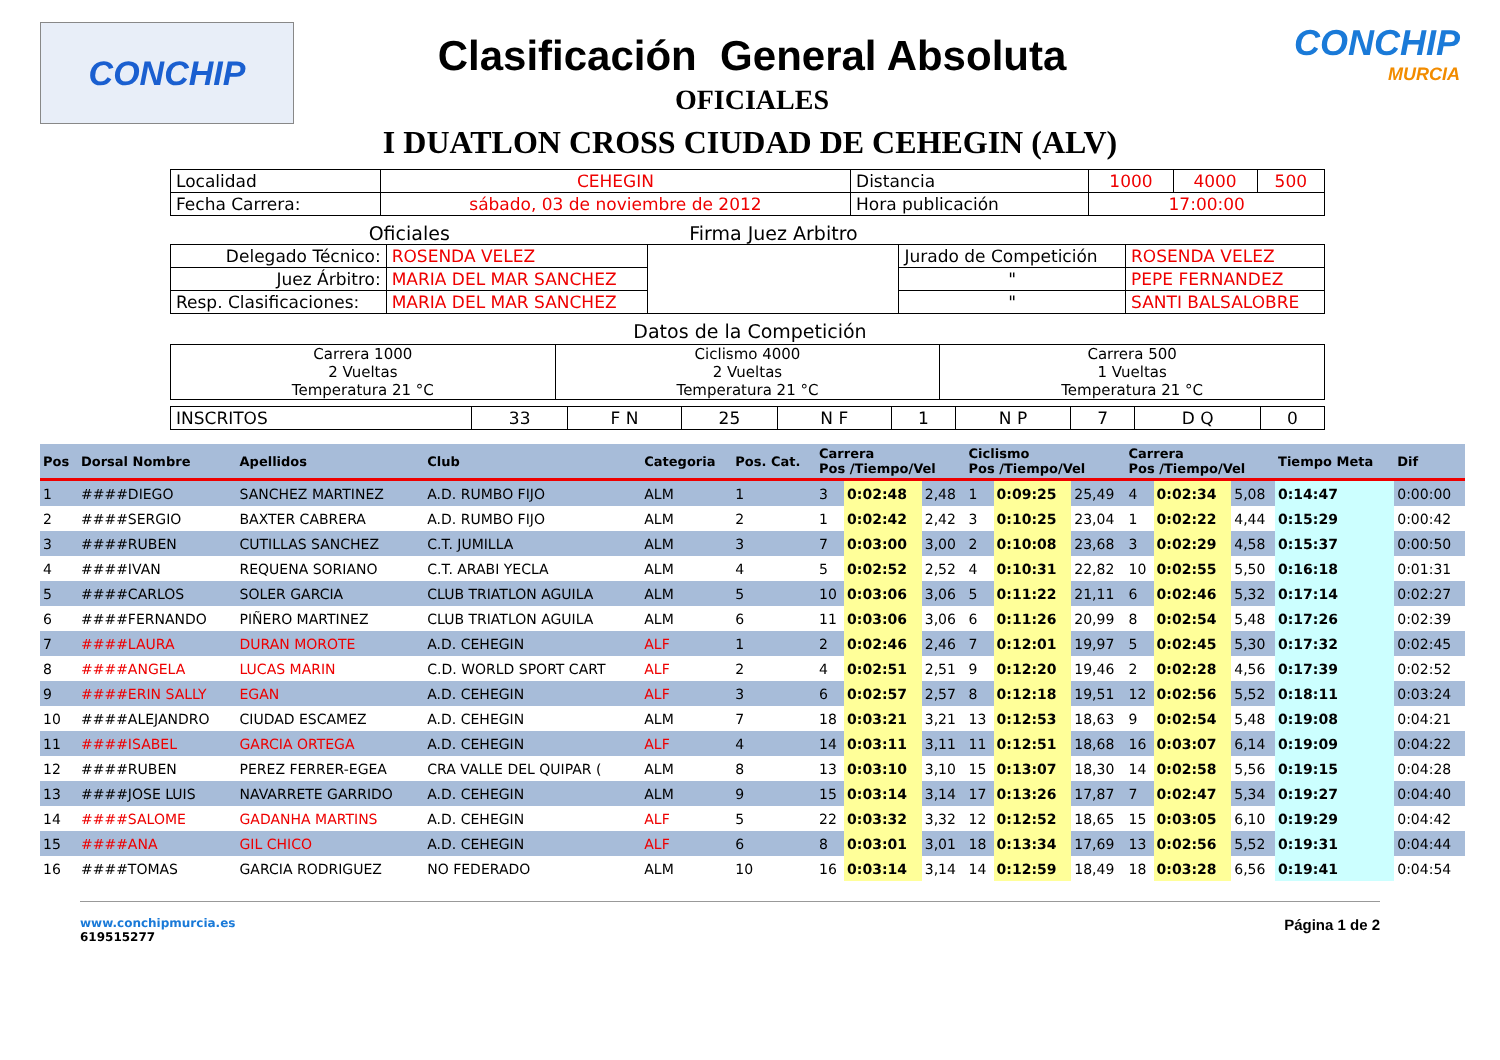CONCHIP
Clasificación General Absoluta
OFICIALES
CONCHIP
MURCIA
I DUATLON CROSS CIUDAD DE CEHEGIN (ALV)
| Localidad | CEHEGIN | Distancia | 1000 | 4000 | 500 |
| Fecha Carrera: | sábado, 03 de noviembre de 2012 | Hora publicación | 17:00:00 | | |
| Oficiales | | Firma Juez Arbitro | | |
| Delegado Técnico: | ROSENDA VELEZ | | Jurado de Competición | ROSENDA VELEZ |
| Juez Árbitro: | MARIA DEL MAR SANCHEZ | | " | PEPE FERNANDEZ |
| Resp. Clasificaciones: | MARIA DEL MAR SANCHEZ | | " | SANTI BALSALOBRE |
Datos de la Competición
| Carrera 1000 2 Vueltas Temperatura 21 °C | Ciclismo 4000 2 Vueltas Temperatura 21 °C | Carrera 500 1 Vueltas Temperatura 21 °C |
| INSCRITOS | 33 | F N | 25 | N F | 1 | N P | 7 | D Q | 0 |
| Pos | Dorsal Nombre | Apellidos | Club | Categoria | Pos. Cat. | Carrera Pos /Tiempo/Vel | | | Ciclismo Pos /Tiempo/Vel | | | Carrera Pos /Tiempo/Vel | | | Tiempo Meta | Dif |
| --- | --- | --- | --- | --- | --- | --- | --- | --- | --- | --- | --- | --- | --- | --- | --- | --- |
| 1 | ####DIEGO | SANCHEZ MARTINEZ | A.D. RUMBO FIJO | ALM | 1 | 3 | 0:02:48 | 2,48 | 1 | 0:09:25 | 25,49 | 4 | 0:02:34 | 5,08 | 0:14:47 | 0:00:00 |
| 2 | ####SERGIO | BAXTER CABRERA | A.D. RUMBO FIJO | ALM | 2 | 1 | 0:02:42 | 2,42 | 3 | 0:10:25 | 23,04 | 1 | 0:02:22 | 4,44 | 0:15:29 | 0:00:42 |
| 3 | ####RUBEN | CUTILLAS SANCHEZ | C.T. JUMILLA | ALM | 3 | 7 | 0:03:00 | 3,00 | 2 | 0:10:08 | 23,68 | 3 | 0:02:29 | 4,58 | 0:15:37 | 0:00:50 |
| 4 | ####IVAN | REQUENA SORIANO | C.T. ARABI YECLA | ALM | 4 | 5 | 0:02:52 | 2,52 | 4 | 0:10:31 | 22,82 | 10 | 0:02:55 | 5,50 | 0:16:18 | 0:01:31 |
| 5 | ####CARLOS | SOLER GARCIA | CLUB TRIATLON AGUILA | ALM | 5 | 10 | 0:03:06 | 3,06 | 5 | 0:11:22 | 21,11 | 6 | 0:02:46 | 5,32 | 0:17:14 | 0:02:27 |
| 6 | ####FERNANDO | PIÑERO MARTINEZ | CLUB TRIATLON AGUILA | ALM | 6 | 11 | 0:03:06 | 3,06 | 6 | 0:11:26 | 20,99 | 8 | 0:02:54 | 5,48 | 0:17:26 | 0:02:39 |
| 7 | ####LAURA | DURAN MOROTE | A.D. CEHEGIN | ALF | 1 | 2 | 0:02:46 | 2,46 | 7 | 0:12:01 | 19,97 | 5 | 0:02:45 | 5,30 | 0:17:32 | 0:02:45 |
| 8 | ####ANGELA | LUCAS MARIN | C.D. WORLD SPORT CART | ALF | 2 | 4 | 0:02:51 | 2,51 | 9 | 0:12:20 | 19,46 | 2 | 0:02:28 | 4,56 | 0:17:39 | 0:02:52 |
| 9 | ####ERIN SALLY | EGAN | A.D. CEHEGIN | ALF | 3 | 6 | 0:02:57 | 2,57 | 8 | 0:12:18 | 19,51 | 12 | 0:02:56 | 5,52 | 0:18:11 | 0:03:24 |
| 10 | ####ALEJANDRO | CIUDAD ESCAMEZ | A.D. CEHEGIN | ALM | 7 | 18 | 0:03:21 | 3,21 | 13 | 0:12:53 | 18,63 | 9 | 0:02:54 | 5,48 | 0:19:08 | 0:04:21 |
| 11 | ####ISABEL | GARCIA ORTEGA | A.D. CEHEGIN | ALF | 4 | 14 | 0:03:11 | 3,11 | 11 | 0:12:51 | 18,68 | 16 | 0:03:07 | 6,14 | 0:19:09 | 0:04:22 |
| 12 | ####RUBEN | PEREZ FERRER-EGEA | CRA VALLE DEL QUIPAR ( | ALM | 8 | 13 | 0:03:10 | 3,10 | 15 | 0:13:07 | 18,30 | 14 | 0:02:58 | 5,56 | 0:19:15 | 0:04:28 |
| 13 | ####JOSE LUIS | NAVARRETE GARRIDO | A.D. CEHEGIN | ALM | 9 | 15 | 0:03:14 | 3,14 | 17 | 0:13:26 | 17,87 | 7 | 0:02:47 | 5,34 | 0:19:27 | 0:04:40 |
| 14 | ####SALOME | GADANHA MARTINS | A.D. CEHEGIN | ALF | 5 | 22 | 0:03:32 | 3,32 | 12 | 0:12:52 | 18,65 | 15 | 0:03:05 | 6,10 | 0:19:29 | 0:04:42 |
| 15 | ####ANA | GIL CHICO | A.D. CEHEGIN | ALF | 6 | 8 | 0:03:01 | 3,01 | 18 | 0:13:34 | 17,69 | 13 | 0:02:56 | 5,52 | 0:19:31 | 0:04:44 |
| 16 | ####TOMAS | GARCIA RODRIGUEZ | NO FEDERADO | ALM | 10 | 16 | 0:03:14 | 3,14 | 14 | 0:12:59 | 18,49 | 18 | 0:03:28 | 6,56 | 0:19:41 | 0:04:54 |
www.conchipmurcia.es
619515277
Página 1 de 2